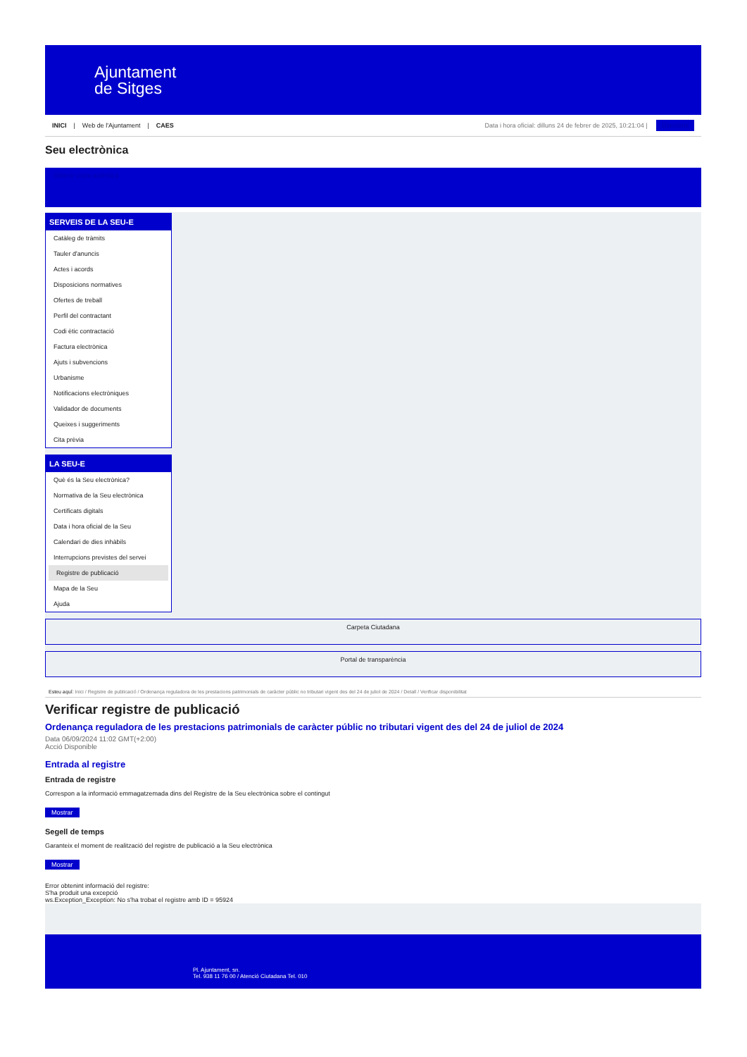Ajuntament
de Sitges
INICI | Web de l'Ajuntament | CAES
Data i hora oficial: dilluns 24 de febrer de 2025, 10:21:04 | Directoris
Seu electrònica
Obtenir còpia autèntica
SERVEIS DE LA SEU-E
Catàleg de tràmits
Tauler d'anuncis
Actes i acords
Disposicions normatives
Ofertes de treball
Perfil del contractant
Codi ètic contractació
Factura electrònica
Ajuts i subvencions
Urbanisme
Notificacions electròniques
Validador de documents
Queixes i suggeriments
Cita prèvia
LA SEU-E
Què és la Seu electrònica?
Normativa de la Seu electrònica
Certificats digitals
Data i hora oficial de la Seu
Calendari de dies inhàbils
Interrupcions previstes del servei
Registre de publicació
Mapa de la Seu
Ajuda
Carpeta Ciutadana
Portal de transparència
Esteu aquí: Inici / Registre de publicació / Ordenança reguladora de les prestacions patrimonials de caràcter públic no tributari vigent des del 24 de juliol de 2024 / Detall / Verificar disponibilitat
Verificar registre de publicació
Ordenança reguladora de les prestacions patrimonials de caràcter públic no tributari vigent des del 24 de juliol de 2024
Data 06/09/2024 11:02 GMT(+2:00)
Acció Disponible
Entrada al registre
Entrada de registre
Correspon a la informació emmagatzemada dins del Registre de la Seu electrònica sobre el contingut
Mostrar
Segell de temps
Garanteix el moment de realització del registre de publicació a la Seu electrònica
Mostrar
Error obtenint informació del registre:
S'ha produit una excepció
ws.Exception_Exception: No s'ha trobat el registre amb ID = 95924
Pl. Ajuntament, sn.
Tel. 938 11 76 00 / Atenció Ciutadana Tel. 010